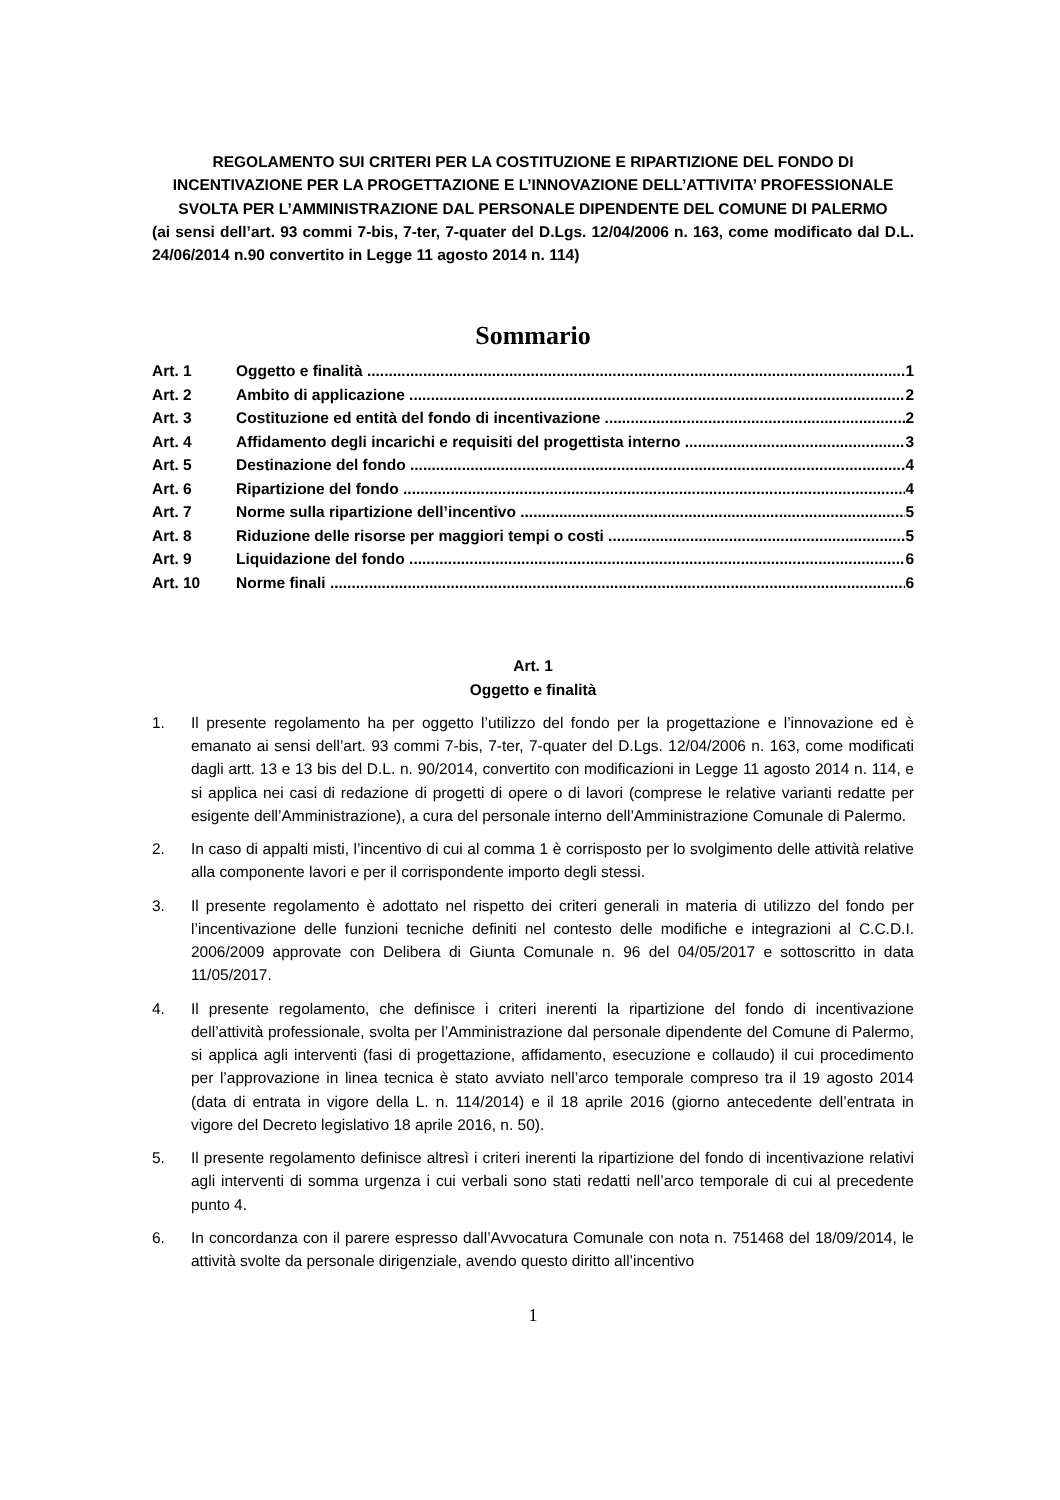REGOLAMENTO SUI CRITERI PER LA COSTITUZIONE E RIPARTIZIONE DEL FONDO DI INCENTIVAZIONE PER LA PROGETTAZIONE E L’INNOVAZIONE DELL’ATTIVITA’ PROFESSIONALE SVOLTA PER L’AMMINISTRAZIONE DAL PERSONALE DIPENDENTE DEL COMUNE DI PALERMO
(ai sensi dell’art. 93 commi 7-bis, 7-ter, 7-quater del D.Lgs. 12/04/2006 n. 163, come modificato dal D.L. 24/06/2014 n.90 convertito in Legge 11 agosto 2014 n. 114)
Sommario
Art. 1 Oggetto e finalità 1
Art. 2 Ambito di applicazione 2
Art. 3 Costituzione ed entità del fondo di incentivazione 2
Art. 4 Affidamento degli incarichi e requisiti del progettista interno 3
Art. 5 Destinazione del fondo 4
Art. 6 Ripartizione del fondo 4
Art. 7 Norme sulla ripartizione dell’incentivo 5
Art. 8 Riduzione delle risorse per maggiori tempi o costi 5
Art. 9 Liquidazione del fondo 6
Art. 10 Norme finali 6
Art. 1
Oggetto e finalità
1. Il presente regolamento ha per oggetto l’utilizzo del fondo per la progettazione e l’innovazione ed è emanato ai sensi dell’art. 93 commi 7-bis, 7-ter, 7-quater del D.Lgs. 12/04/2006 n. 163, come modificati dagli artt. 13 e 13 bis del D.L. n. 90/2014, convertito con modificazioni in Legge 11 agosto 2014 n. 114, e si applica nei casi di redazione di progetti di opere o di lavori (comprese le relative varianti redatte per esigente dell’Amministrazione), a cura del personale interno dell’Amministrazione Comunale di Palermo.
2. In caso di appalti misti, l’incentivo di cui al comma 1 è corrisposto per lo svolgimento delle attività relative alla componente lavori e per il corrispondente importo degli stessi.
3. Il presente regolamento è adottato nel rispetto dei criteri generali in materia di utilizzo del fondo per l’incentivazione delle funzioni tecniche definiti nel contesto delle modifiche e integrazioni al C.C.D.I. 2006/2009 approvate con Delibera di Giunta Comunale n. 96 del 04/05/2017 e sottoscritto in data 11/05/2017.
4. Il presente regolamento, che definisce i criteri inerenti la ripartizione del fondo di incentivazione dell’attività professionale, svolta per l’Amministrazione dal personale dipendente del Comune di Palermo, si applica agli interventi (fasi di progettazione, affidamento, esecuzione e collaudo) il cui procedimento per l’approvazione in linea tecnica è stato avviato nell’arco temporale compreso tra il 19 agosto 2014 (data di entrata in vigore della L. n. 114/2014) e il 18 aprile 2016 (giorno antecedente dell’entrata in vigore del Decreto legislativo 18 aprile 2016, n. 50).
5. Il presente regolamento definisce altresì i criteri inerenti la ripartizione del fondo di incentivazione relativi agli interventi di somma urgenza i cui verbali sono stati redatti nell’arco temporale di cui al precedente punto 4.
6. In concordanza con il parere espresso dall’Avvocatura Comunale con nota n. 751468 del 18/09/2014, le attività svolte da personale dirigenziale, avendo questo diritto all’incentivo
1